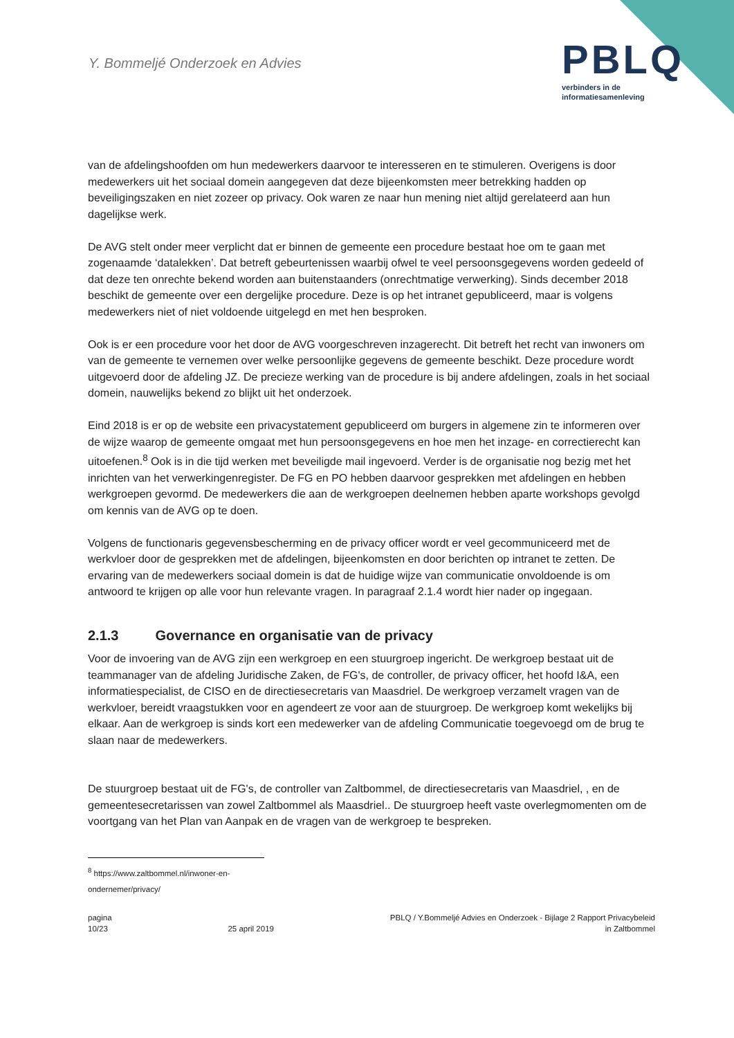Y. Bommeljé Onderzoek en Advies
PBLQ
verbinders in de
informatiesamenleving
van de afdelingshoofden om hun medewerkers daarvoor te interesseren en te stimuleren. Overigens is door medewerkers uit het sociaal domein aangegeven dat deze bijeenkomsten meer betrekking hadden op beveiligingszaken en niet zozeer op privacy. Ook waren ze naar hun mening niet altijd gerelateerd aan hun dagelijkse werk.
De AVG stelt onder meer verplicht dat er binnen de gemeente een procedure bestaat hoe om te gaan met zogenaamde ‘datalekken’. Dat betreft gebeurtenissen waarbij ofwel te veel persoonsgegevens worden gedeeld of dat deze ten onrechte bekend worden aan buitenstaanders (onrechtmatige verwerking). Sinds december 2018 beschikt de gemeente over een dergelijke procedure. Deze is op het intranet gepubliceerd, maar is volgens medewerkers niet of niet voldoende uitgelegd en met hen besproken.
Ook is er een procedure voor het door de AVG voorgeschreven inzagerecht. Dit betreft het recht van inwoners om van de gemeente te vernemen over welke persoonlijke gegevens de gemeente beschikt. Deze procedure wordt uitgevoerd door de afdeling JZ. De precieze werking van de procedure is bij andere afdelingen, zoals in het sociaal domein, nauwelijks bekend zo blijkt uit het onderzoek.
Eind 2018 is er op de website een privacystatement gepubliceerd om burgers in algemene zin te informeren over de wijze waarop de gemeente omgaat met hun persoonsgegevens en hoe men het inzage- en correctierecht kan uitoefenen.<sup>8</sup> Ook is in die tijd werken met beveiligde mail ingevoerd. Verder is de organisatie nog bezig met het inrichten van het verwerkingenregister. De FG en PO hebben daarvoor gesprekken met afdelingen en hebben werkgroepen gevormd. De medewerkers die aan de werkgroepen deelnemen hebben aparte workshops gevolgd om kennis van de AVG op te doen.
Volgens de functionaris gegevensbescherming en de privacy officer wordt er veel gecommuniceerd met de werkvloer door de gesprekken met de afdelingen, bijeenkomsten en door berichten op intranet te zetten. De ervaring van de medewerkers sociaal domein is dat de huidige wijze van communicatie onvoldoende is om antwoord te krijgen op alle voor hun relevante vragen. In paragraaf 2.1.4 wordt hier nader op ingegaan.
2.1.3 Governance en organisatie van de privacy
Voor de invoering van de AVG zijn een werkgroep en een stuurgroep ingericht. De werkgroep bestaat uit de teammanager van de afdeling Juridische Zaken, de FG's, de controller, de privacy officer, het hoofd I&A, een informatiespecialist, de CISO en de directiesecretaris van Maasdriel. De werkgroep verzamelt vragen van de werkvloer, bereidt vraagstukken voor en agendeert ze voor aan de stuurgroep. De werkgroep komt wekelijks bij elkaar. Aan de werkgroep is sinds kort een medewerker van de afdeling Communicatie toegevoegd om de brug te slaan naar de medewerkers.
De stuurgroep bestaat uit de FG's, de controller van Zaltbommel, de directiesecretaris van Maasdriel, , en de gemeentesecretarissen van zowel Zaltbommel als Maasdriel.. De stuurgroep heeft vaste overlegmomenten om de voortgang van het Plan van Aanpak en de vragen van de werkgroep te bespreken.
<sup>8</sup> https://www.zaltbommel.nl/inwoner-en-ondernemer/privacy/
pagina
10/23
25 april 2019 PBLQ / Y.Bommeljé Advies en Onderzoek - Bijlage 2 Rapport Privacybeleid
in Zaltbommel